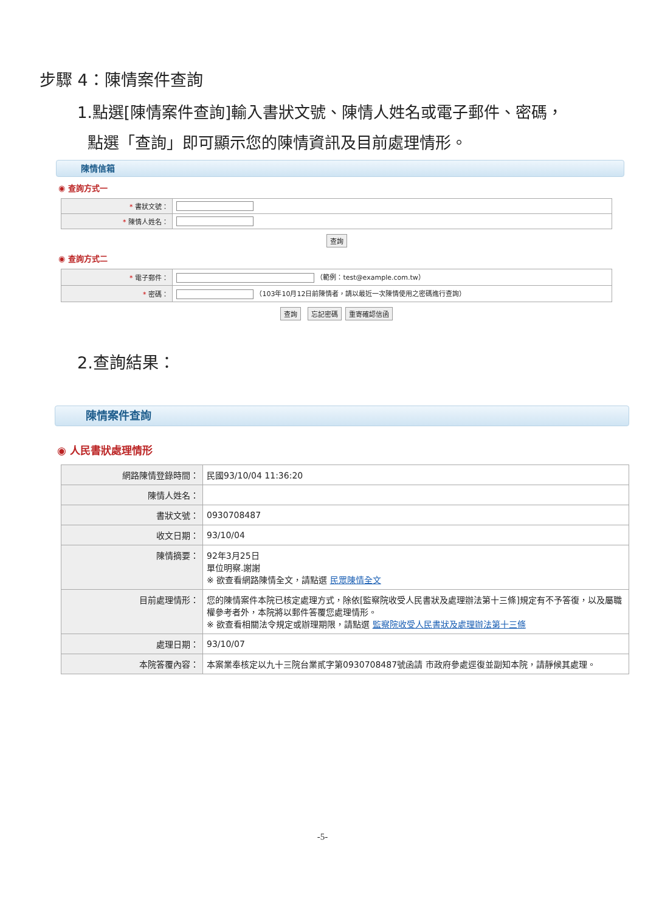步驟 4：陳情案件查詢
1.點選[陳情案件查詢]輸入書狀文號、陳情人姓名或電子郵件、密碼，
點選「查詢」即可顯示您的陳情資訊及目前處理情形。
陳情信箱
◉ 查詢方式一
| * 書狀文號： | |
| * 陳情人姓名： | |
查詢
◉ 查詢方式二
| * 電子郵件： | （範例：test@example.com.tw） |
| * 密碼： | （103年10月12日前陳情者，請以最近一次陳情使用之密碼進行查詢） |
查詢 忘記密碼 重寄確認信函
2.查詢結果：
陳情案件查詢
◉ 人民書狀處理情形
| 網路陳情登錄時間： | 民國93/10/04 11:36:20 |
| 陳情人姓名： | |
| 書狀文號： | 0930708487 |
| 收文日期： | 93/10/04 |
| 陳情摘要： | 92年3月25日 單位明察.謝謝 ※ 欲查看網路陳情全文，請點選 民眾陳情全文 |
| 目前處理情形： | 您的陳情案件本院已核定處理方式，除依[監察院收受人民書狀及處理辦法第十三條]規定有不予答復，以及屬職權參考者外，本院將以郵件答覆您處理情形。 ※ 欲查看相關法令規定或辦理期限，請點選 監察院收受人民書狀及處理辦法第十三條 |
| 處理日期： | 93/10/07 |
| 本院答覆內容： | 本案業奉核定以九十三院台業貳字第0930708487號函請 市政府參處逕復並副知本院，請靜候其處理。 |
-5-